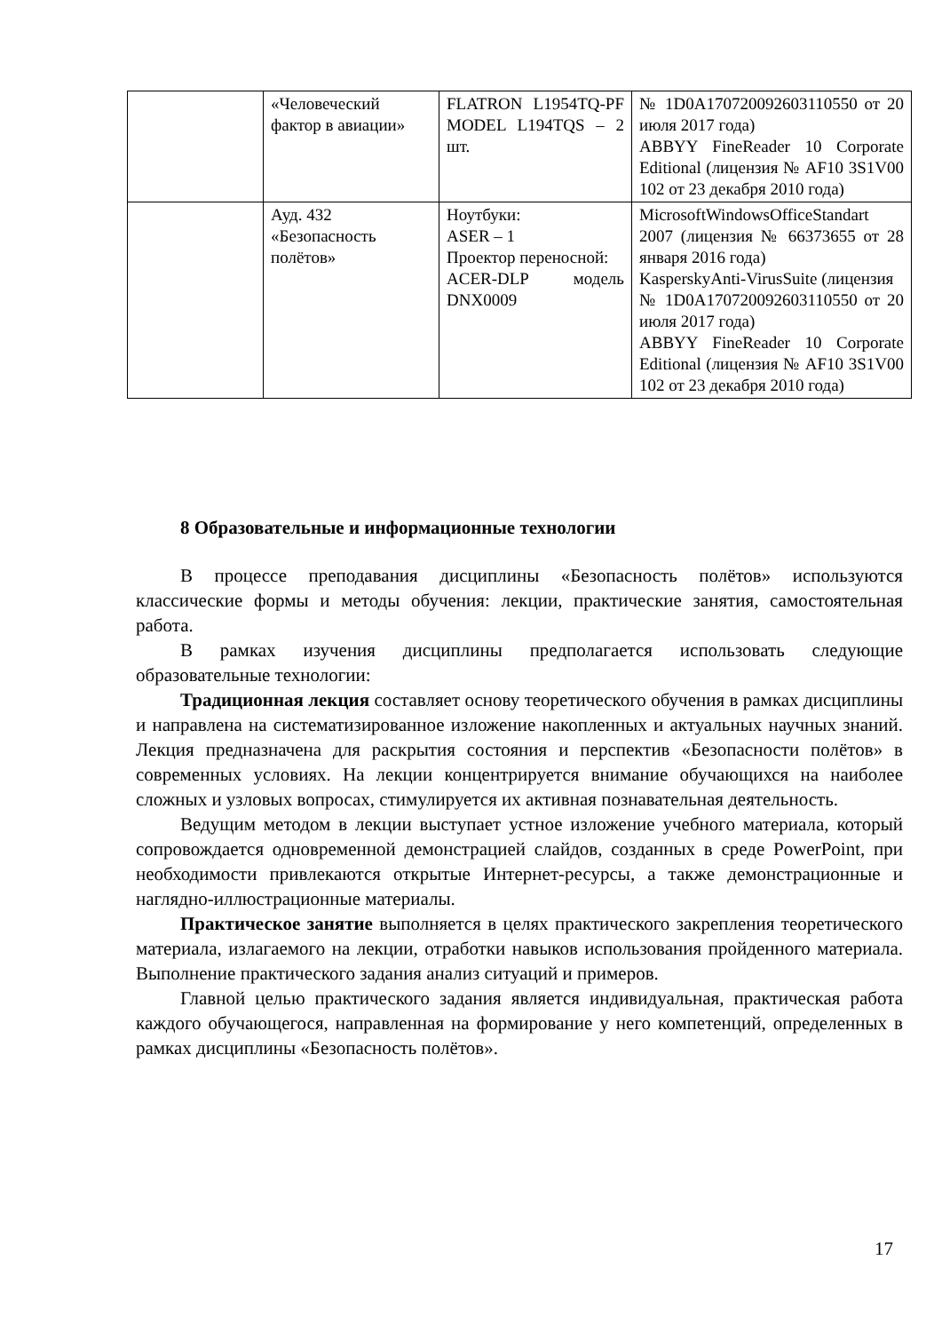| | «Человеческий фактор в авиации» | FLATRON L1954TQ-PF MODEL L194TQS – 2 шт. | № 1D0A170720092603110550 от 20 июля 2017 года) ABBYY FineReader 10 Corporate Editional (лицензия № AF10 3S1V00 102 от 23 декабря 2010 года) |
| | Ауд. 432 «Безопасность полётов» | Ноутбуки: ASER – 1 Проектор переносной: ACER-DLP модель DNX0009 | MicrosoftWindowsOfficeStandart 2007 (лицензия № 66373655 от 28 января 2016 года) KasperskyAnti-VirusSuite (лицензия № 1D0A170720092603110550 от 20 июля 2017 года) ABBYY FineReader 10 Corporate Editional (лицензия № AF10 3S1V00 102 от 23 декабря 2010 года) |
8 Образовательные и информационные технологии
В процессе преподавания дисциплины «Безопасность полётов» используются классические формы и методы обучения: лекции, практические занятия, самостоятельная работа.
В рамках изучения дисциплины предполагается использовать следующие образовательные технологии:
Традиционная лекция составляет основу теоретического обучения в рамках дисциплины и направлена на систематизированное изложение накопленных и актуальных научных знаний. Лекция предназначена для раскрытия состояния и перспектив «Безопасности полётов» в современных условиях. На лекции концентрируется внимание обучающихся на наиболее сложных и узловых вопросах, стимулируется их активная познавательная деятельность.
Ведущим методом в лекции выступает устное изложение учебного материала, который сопровождается одновременной демонстрацией слайдов, созданных в среде PowerPoint, при необходимости привлекаются открытые Интернет-ресурсы, а также демонстрационные и наглядно-иллюстрационные материалы.
Практическое занятие выполняется в целях практического закрепления теоретического материала, излагаемого на лекции, отработки навыков использования пройденного материала. Выполнение практического задания анализ ситуаций и примеров.
Главной целью практического задания является индивидуальная, практическая работа каждого обучающегося, направленная на формирование у него компетенций, определенных в рамках дисциплины «Безопасность полётов».
17